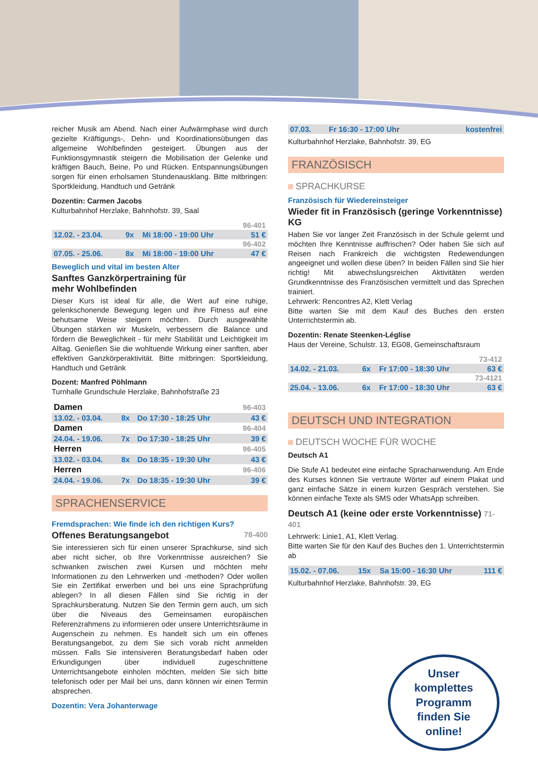reicher Musik am Abend. Nach einer Aufwärmphase wird durch gezielte Kräftigungs-, Dehn- und Koordinationsübungen das allgemeine Wohlbefinden gesteigert. Übungen aus der Funktionsgymnastik steigern die Mobilisation der Gelenke und kräftigen Bauch, Beine, Po und Rücken. Entspannungsübungen sorgen für einen erholsamen Stundenausklang. Bitte mitbringen: Sportkleidung, Handtuch und Getränk
Dozentin: Carmen Jacobs
Kulturbahnhof Herzlake, Bahnhofstr. 39, Saal
| 96-401 | | | |
| 12.02. - 23.04. | 9x | Mi 18:00 - 19:00 Uhr | 51 € |
| 96-402 | | | |
| 07.05. - 25.06. | 8x | Mi 18:00 - 19:00 Uhr | 47 € |
Beweglich und vital im besten Alter
Sanftes Ganzkörpertraining für
mehr Wohlbefinden
Dieser Kurs ist ideal für alle, die Wert auf eine ruhige, gelenkschonende Bewegung legen und ihre Fitness auf eine behutsame Weise steigern möchten. Durch ausgewählte Übungen stärken wir Muskeln, verbessern die Balance und fördern die Beweglichkeit - für mehr Stabilität und Leichtigkeit im Alltag. Genießen Sie die wohltuende Wirkung einer sanften, aber effektiven Ganzkörperaktivität. Bitte mitbringen: Sportkleidung, Handtuch und Getränk
Dozent: Manfred Pöhlmann
Turnhalle Grundschule Herzlake, Bahnhofstraße 23
| Damen | | | 96-403 |
| 13.02. - 03.04. | 8x | Do 17:30 - 18:25 Uhr | 43 € |
| Damen | | | 96-404 |
| 24.04. - 19.06. | 7x | Do 17:30 - 18:25 Uhr | 39 € |
| Herren | | | 96-405 |
| 13.02. - 03.04. | 8x | Do 18:35 - 19:30 Uhr | 43 € |
| Herren | | | 96-406 |
| 24.04. - 19.06. | 7x | Do 18:35 - 19:30 Uhr | 39 € |
SPRACHENSERVICE
Fremdsprachen: Wie finde ich den richtigen Kurs?
Offenes Beratungsangebot 78-400
Sie interessieren sich für einen unserer Sprachkurse, sind sich aber nicht sicher, ob Ihre Vorkenntnisse ausreichen? Sie schwanken zwischen zwei Kursen und möchten mehr Informationen zu den Lehrwerken und -methoden? Oder wollen Sie ein Zertifikat erwerben und bei uns eine Sprachprüfung ablegen? In all diesen Fällen sind Sie richtig in der Sprachkursberatung. Nutzen Sie den Termin gern auch, um sich über die Niveaus des Gemeinsamen europäischen Referenzrahmens zu informieren oder unsere Unterrichtsräume in Augenschein zu nehmen. Es handelt sich um ein offenes Beratungsangebot, zu dem Sie sich vorab nicht anmelden müssen. Falls Sie intensiveren Beratungsbedarf haben oder Erkundigungen über individuell zugeschnittene Unterrichtsangebote einholen möchten, melden Sie sich bitte telefonisch oder per Mail bei uns, dann können wir einen Termin absprechen.
Dozentin: Vera Johanterwage
| 07.03. | Fr 16:30 - 17:00 Uhr | kostenfrei |
Kulturbahnhof Herzlake, Bahnhofstr. 39, EG
FRANZÖSISCH
SPRACHKURSE
Französisch für Wiedereinsteiger
Wieder fit in Französisch (geringe Vorkenntnisse) KG
Haben Sie vor langer Zeit Französisch in der Schule gelernt und möchten Ihre Kenntnisse auffrischen? Oder haben Sie sich auf Reisen nach Frankreich die wichtigsten Redewendungen angeeignet und wollen diese üben? In beiden Fällen sind Sie hier richtig! Mit abwechslungsreichen Aktivitäten werden Grundkenntnisse des Französischen vermittelt und das Sprechen trainiert.
Lehrwerk: Rencontres A2, Klett Verlag
Bitte warten Sie mit dem Kauf des Buches den ersten Unterrichtstermin ab.
Dozentin: Renate Steenken-Léglise
Haus der Vereine, Schulstr. 13, EG08, Gemeinschaftsraum
| 73-412 | | | |
| 14.02. - 21.03. | 6x | Fr 17:00 - 18:30 Uhr | 63 € |
| 73-4121 | | | |
| 25.04. - 13.06. | 6x | Fr 17:00 - 18:30 Uhr | 63 € |
DEUTSCH UND INTEGRATION
DEUTSCH WOCHE FÜR WOCHE
Deutsch A1
Die Stufe A1 bedeutet eine einfache Sprachanwendung. Am Ende des Kurses können Sie vertraute Wörter auf einem Plakat und ganz einfache Sätze in einem kurzen Gespräch verstehen. Sie können einfache Texte als SMS oder WhatsApp schreiben.
Deutsch A1 (keine oder erste Vorkenntnisse) 71-401
Lehrwerk: Linie1, A1, Klett Verlag.
Bitte warten Sie für den Kauf des Buches den 1. Unterrichtstermin ab
| 15.02. - 07.06. | 15x | Sa 15:00 - 16:30 Uhr | 111 € |
Kulturbahnhof Herzlake, Bahnhofstr. 39, EG
Unser
komplettes
Programm
finden Sie
online!